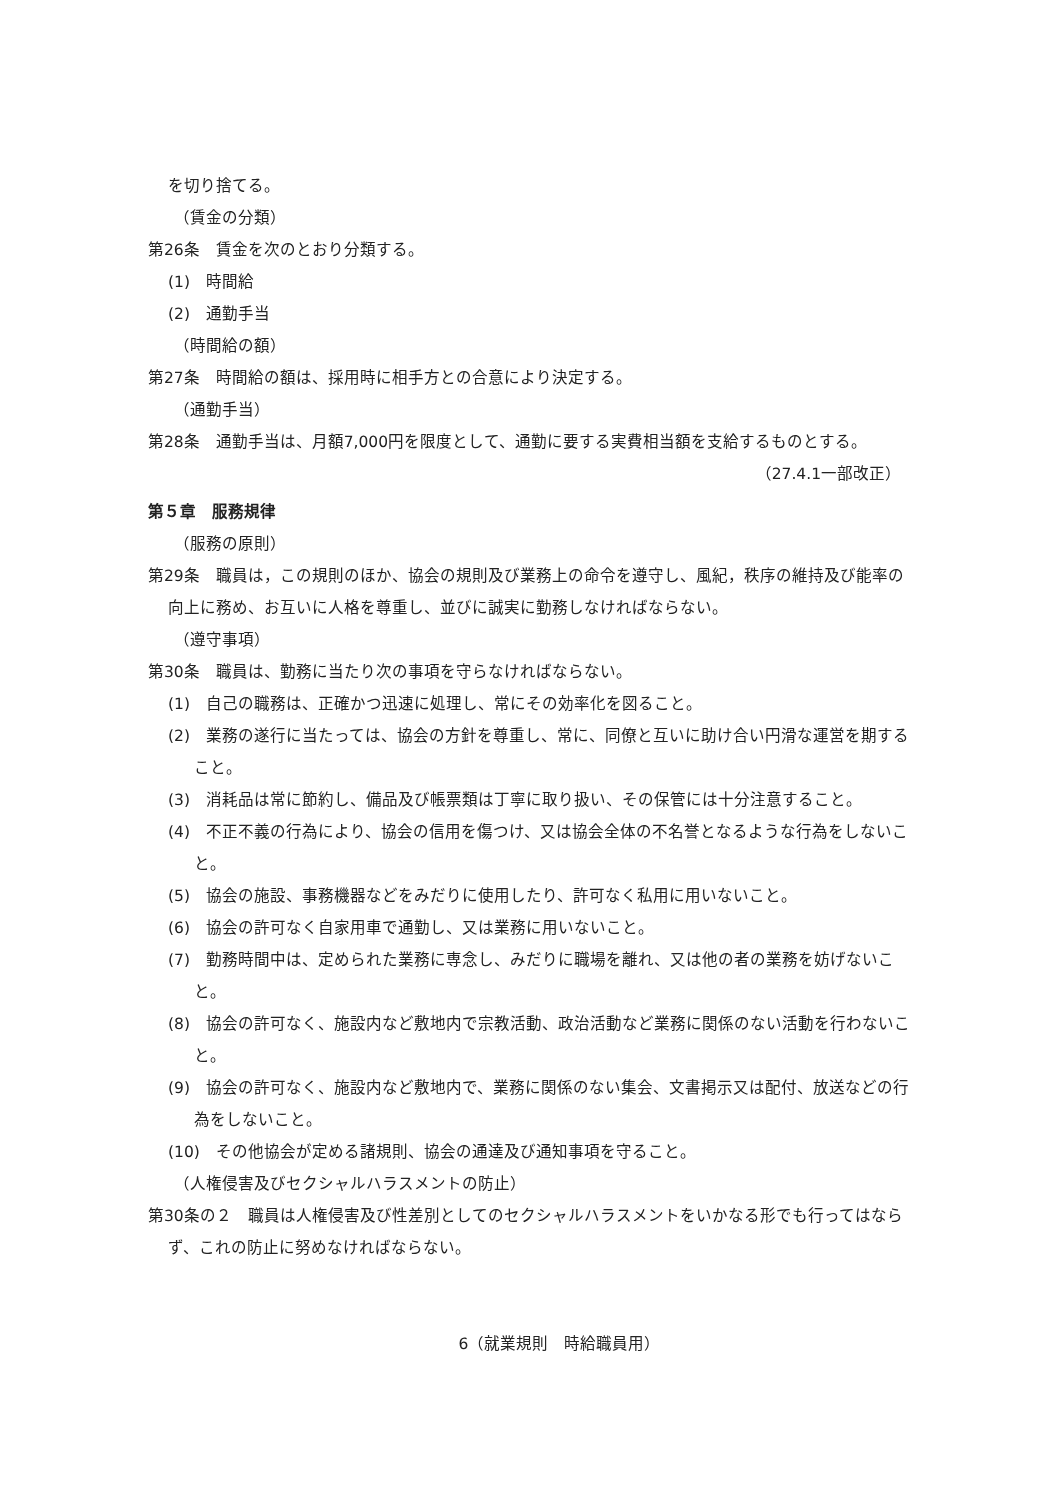を切り捨てる。
（賃金の分類）
第26条　賃金を次のとおり分類する。
(1)　時間給
(2)　通勤手当
（時間給の額）
第27条　時間給の額は、採用時に相手方との合意により決定する。
（通勤手当）
第28条　通勤手当は、月額7,000円を限度として、通勤に要する実費相当額を支給するものとする。
（27.4.1一部改正）
第５章　服務規律
（服務の原則）
第29条　職員は，この規則のほか、協会の規則及び業務上の命令を遵守し、風紀，秩序の維持及び能率の向上に務め、お互いに人格を尊重し、並びに誠実に勤務しなければならない。
（遵守事項）
第30条　職員は、勤務に当たり次の事項を守らなければならない。
(1)　自己の職務は、正確かつ迅速に処理し、常にその効率化を図ること。
(2)　業務の遂行に当たっては、協会の方針を尊重し、常に、同僚と互いに助け合い円滑な運営を期すること。
(3)　消耗品は常に節約し、備品及び帳票類は丁寧に取り扱い、その保管には十分注意すること。
(4)　不正不義の行為により、協会の信用を傷つけ、又は協会全体の不名誉となるような行為をしないこと。
(5)　協会の施設、事務機器などをみだりに使用したり、許可なく私用に用いないこと。
(6)　協会の許可なく自家用車で通勤し、又は業務に用いないこと。
(7)　勤務時間中は、定められた業務に専念し、みだりに職場を離れ、又は他の者の業務を妨げないこと。
(8)　協会の許可なく、施設内など敷地内で宗教活動、政治活動など業務に関係のない活動を行わないこと。
(9)　協会の許可なく、施設内など敷地内で、業務に関係のない集会、文書掲示又は配付、放送などの行為をしないこと。
(10)　その他協会が定める諸規則、協会の通達及び通知事項を守ること。
（人権侵害及びセクシャルハラスメントの防止）
第30条の２　職員は人権侵害及び性差別としてのセクシャルハラスメントをいかなる形でも行ってはならず、これの防止に努めなければならない。
6（就業規則　時給職員用）